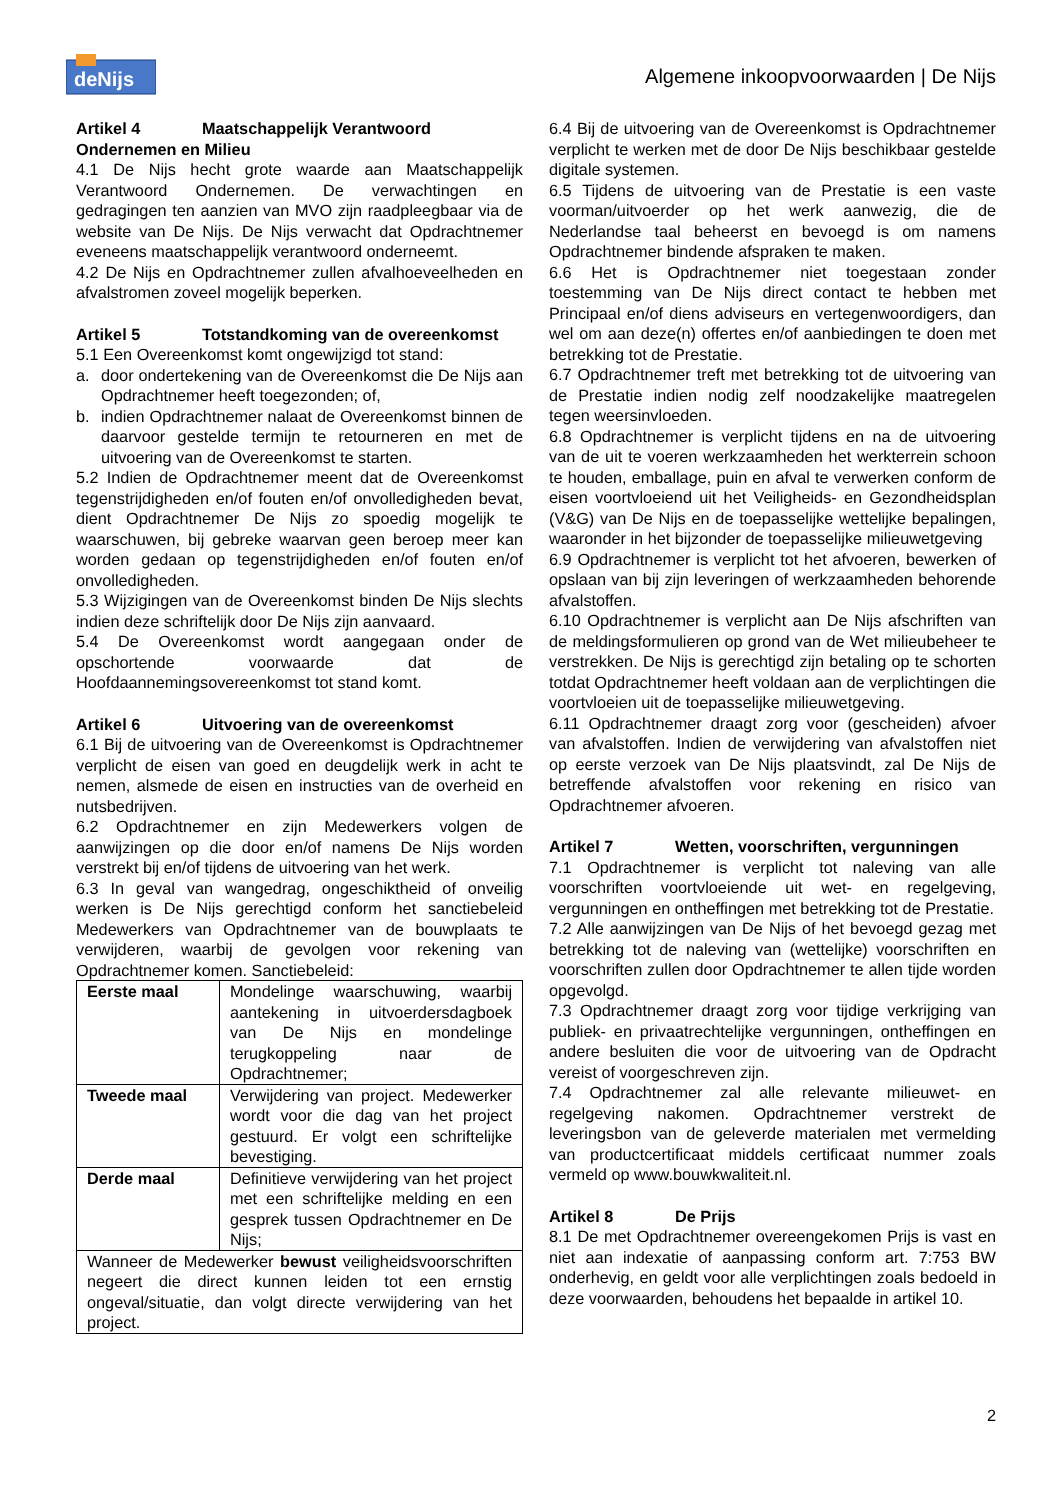deNijs
Algemene inkoopvoorwaarden | De Nijs
Artikel 4 Maatschappelijk Verantwoord Ondernemen en Milieu
4.1 De Nijs hecht grote waarde aan Maatschappelijk Verantwoord Ondernemen. De verwachtingen en gedragingen ten aanzien van MVO zijn raadpleegbaar via de website van De Nijs. De Nijs verwacht dat Opdrachtnemer eveneens maatschappelijk verantwoord onderneemt.
4.2 De Nijs en Opdrachtnemer zullen afvalhoeveelheden en afvalstromen zoveel mogelijk beperken.
Artikel 5 Totstandkoming van de overeenkomst
5.1 Een Overeenkomst komt ongewijzigd tot stand:
a. door ondertekening van de Overeenkomst die De Nijs aan Opdrachtnemer heeft toegezonden; of,
b. indien Opdrachtnemer nalaat de Overeenkomst binnen de daarvoor gestelde termijn te retourneren en met de uitvoering van de Overeenkomst te starten.
5.2 Indien de Opdrachtnemer meent dat de Overeenkomst tegenstrijdigheden en/of fouten en/of onvolledigheden bevat, dient Opdrachtnemer De Nijs zo spoedig mogelijk te waarschuwen, bij gebreke waarvan geen beroep meer kan worden gedaan op tegenstrijdigheden en/of fouten en/of onvolledigheden.
5.3 Wijzigingen van de Overeenkomst binden De Nijs slechts indien deze schriftelijk door De Nijs zijn aanvaard.
5.4 De Overeenkomst wordt aangegaan onder de opschortende voorwaarde dat de Hoofdaannemingsovereenkomst tot stand komt.
Artikel 6 Uitvoering van de overeenkomst
6.1 Bij de uitvoering van de Overeenkomst is Opdrachtnemer verplicht de eisen van goed en deugdelijk werk in acht te nemen, alsmede de eisen en instructies van de overheid en nutsbedrijven.
6.2 Opdrachtnemer en zijn Medewerkers volgen de aanwijzingen op die door en/of namens De Nijs worden verstrekt bij en/of tijdens de uitvoering van het werk.
6.3 In geval van wangedrag, ongeschiktheid of onveilig werken is De Nijs gerechtigd conform het sanctiebeleid Medewerkers van Opdrachtnemer van de bouwplaats te verwijderen, waarbij de gevolgen voor rekening van Opdrachtnemer komen. Sanctiebeleid:
| Eerste maal | Mondelinge waarschuwing, waarbij aantekening in uitvoerdersdagboek van De Nijs en mondelinge terugkoppeling naar de Opdrachtnemer; |
| Tweede maal | Verwijdering van project. Medewerker wordt voor die dag van het project gestuurd. Er volgt een schriftelijke bevestiging. |
| Derde maal | Definitieve verwijdering van het project met een schriftelijke melding en een gesprek tussen Opdrachtnemer en De Nijs; |
| Wanneer de Medewerker bewust veiligheidsvoorschriften negeert die direct kunnen leiden tot een ernstig ongeval/situatie, dan volgt directe verwijdering van het project. | |
6.4 Bij de uitvoering van de Overeenkomst is Opdrachtnemer verplicht te werken met de door De Nijs beschikbaar gestelde digitale systemen.
6.5 Tijdens de uitvoering van de Prestatie is een vaste voorman/uitvoerder op het werk aanwezig, die de Nederlandse taal beheerst en bevoegd is om namens Opdrachtnemer bindende afspraken te maken.
6.6 Het is Opdrachtnemer niet toegestaan zonder toestemming van De Nijs direct contact te hebben met Principaal en/of diens adviseurs en vertegenwoordigers, dan wel om aan deze(n) offertes en/of aanbiedingen te doen met betrekking tot de Prestatie.
6.7 Opdrachtnemer treft met betrekking tot de uitvoering van de Prestatie indien nodig zelf noodzakelijke maatregelen tegen weersinvloeden.
6.8 Opdrachtnemer is verplicht tijdens en na de uitvoering van de uit te voeren werkzaamheden het werkterrein schoon te houden, emballage, puin en afval te verwerken conform de eisen voortvloeiend uit het Veiligheids- en Gezondheidsplan (V&G) van De Nijs en de toepasselijke wettelijke bepalingen, waaronder in het bijzonder de toepasselijke milieuwetgeving
6.9 Opdrachtnemer is verplicht tot het afvoeren, bewerken of opslaan van bij zijn leveringen of werkzaamheden behorende afvalstoffen.
6.10 Opdrachtnemer is verplicht aan De Nijs afschriften van de meldingsformulieren op grond van de Wet milieubeheer te verstrekken. De Nijs is gerechtigd zijn betaling op te schorten totdat Opdrachtnemer heeft voldaan aan de verplichtingen die voortvloeien uit de toepasselijke milieuwetgeving.
6.11 Opdrachtnemer draagt zorg voor (gescheiden) afvoer van afvalstoffen. Indien de verwijdering van afvalstoffen niet op eerste verzoek van De Nijs plaatsvindt, zal De Nijs de betreffende afvalstoffen voor rekening en risico van Opdrachtnemer afvoeren.
Artikel 7 Wetten, voorschriften, vergunningen
7.1 Opdrachtnemer is verplicht tot naleving van alle voorschriften voortvloeiende uit wet- en regelgeving, vergunningen en ontheffingen met betrekking tot de Prestatie.
7.2 Alle aanwijzingen van De Nijs of het bevoegd gezag met betrekking tot de naleving van (wettelijke) voorschriften en voorschriften zullen door Opdrachtnemer te allen tijde worden opgevolgd.
7.3 Opdrachtnemer draagt zorg voor tijdige verkrijging van publiek- en privaatrechtelijke vergunningen, ontheffingen en andere besluiten die voor de uitvoering van de Opdracht vereist of voorgeschreven zijn.
7.4 Opdrachtnemer zal alle relevante milieuwet- en regelgeving nakomen. Opdrachtnemer verstrekt de leveringsbon van de geleverde materialen met vermelding van productcertificaat middels certificaat nummer zoals vermeld op www.bouwkwaliteit.nl.
Artikel 8 De Prijs
8.1 De met Opdrachtnemer overeengekomen Prijs is vast en niet aan indexatie of aanpassing conform art. 7:753 BW onderhevig, en geldt voor alle verplichtingen zoals bedoeld in deze voorwaarden, behoudens het bepaalde in artikel 10.
2